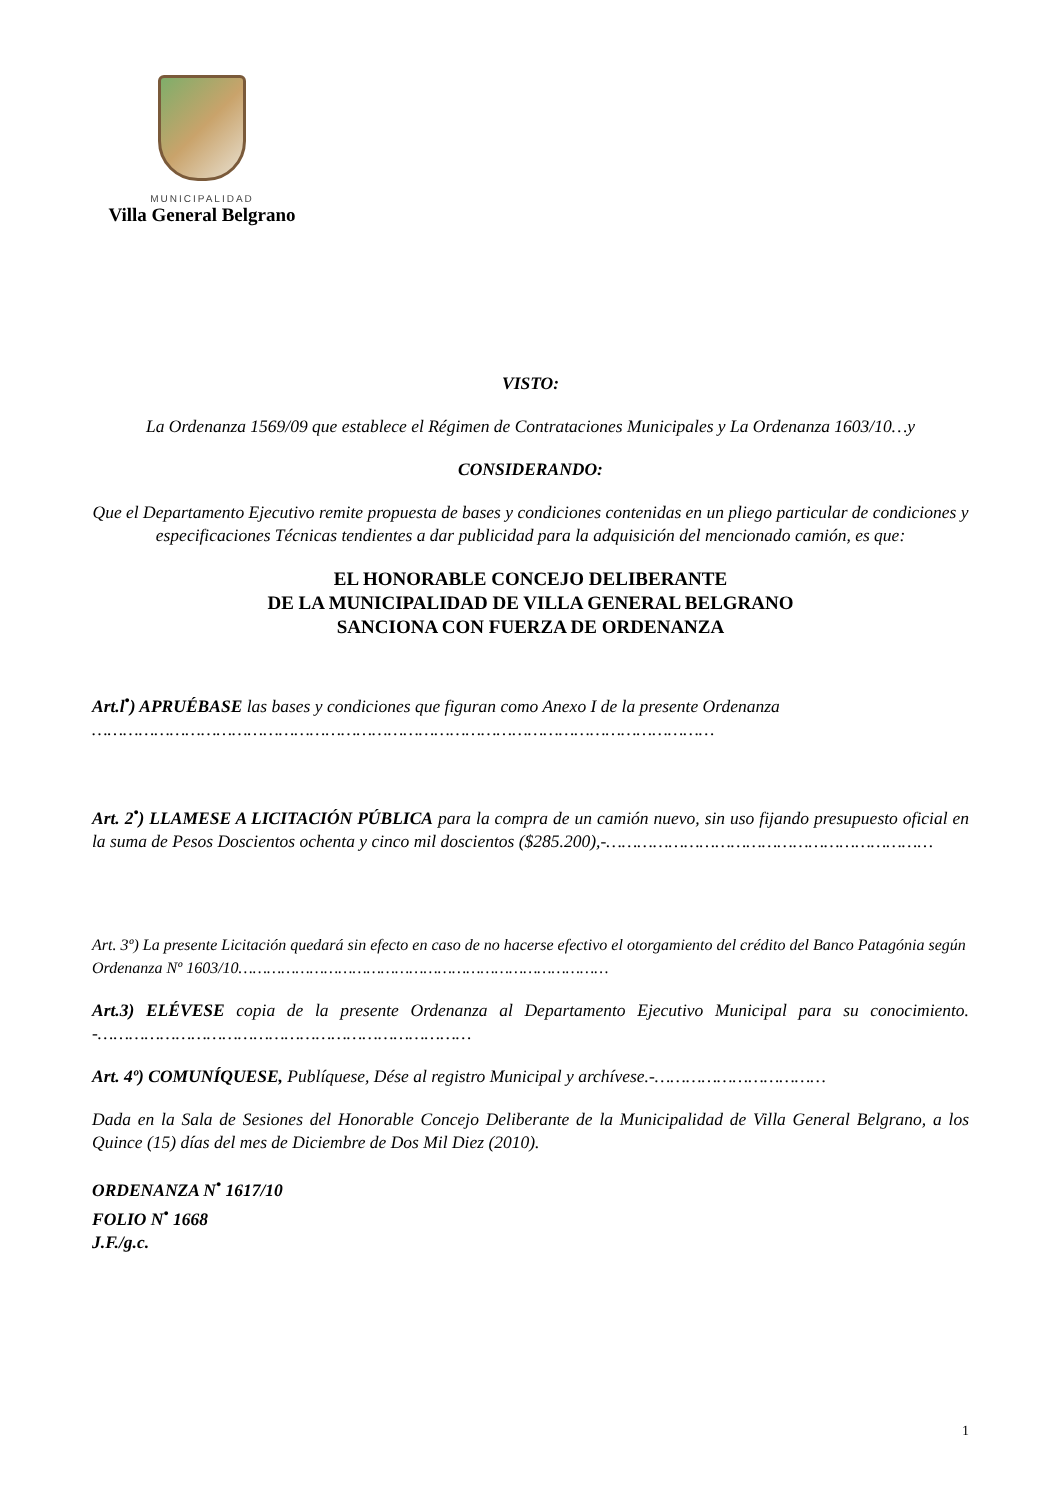MUNICIPALIDAD
Villa General Belgrano
VISTO:
La Ordenanza 1569/09 que establece el Régimen de Contrataciones Municipales y La Ordenanza 1603/10…y
CONSIDERANDO:
Que el Departamento Ejecutivo remite propuesta de bases y condiciones contenidas en un pliego particular de condiciones y especificaciones Técnicas tendientes a dar publicidad para la adquisición del mencionado camión, es que:
EL HONORABLE CONCEJO DELIBERANTE
DE LA MUNICIPALIDAD DE VILLA GENERAL BELGRANO
SANCIONA CON FUERZA DE ORDENANZA
Art.l<sup>•</sup>) APRUÉBASE las bases y condiciones que figuran como Anexo I de la presente Ordenanza …………………………………………………………………………………………………………
Art. 2<sup>•</sup>) LLAMESE A LICITACIÓN PÚBLICA para la compra de un camión nuevo, sin uso fijando presupuesto oficial en la suma de Pesos Doscientos ochenta y cinco mil doscientos ($285.200),-………………………………………………………
Art. 3º) La presente Licitación quedará sin efecto en caso de no hacerse efectivo el otorgamiento del crédito del Banco Patagónia según Ordenanza Nº 1603/10……………………………………………………………………
Art.3) ELÉVESE copia de la presente Ordenanza al Departamento Ejecutivo Municipal para su conocimiento. -………………………………………………………………
Art. 4º) COMUNÍQUESE, Publíquese, Dése al registro Municipal y archívese.-……………………………
Dada en la Sala de Sesiones del Honorable Concejo Deliberante de la Municipalidad de Villa General Belgrano, a los Quince (15) días del mes de Diciembre de Dos Mil Diez (2010).
ORDENANZA N<sup>•</sup> 1617/10
FOLIO N<sup>•</sup> 1668
J.F./g.c.
1